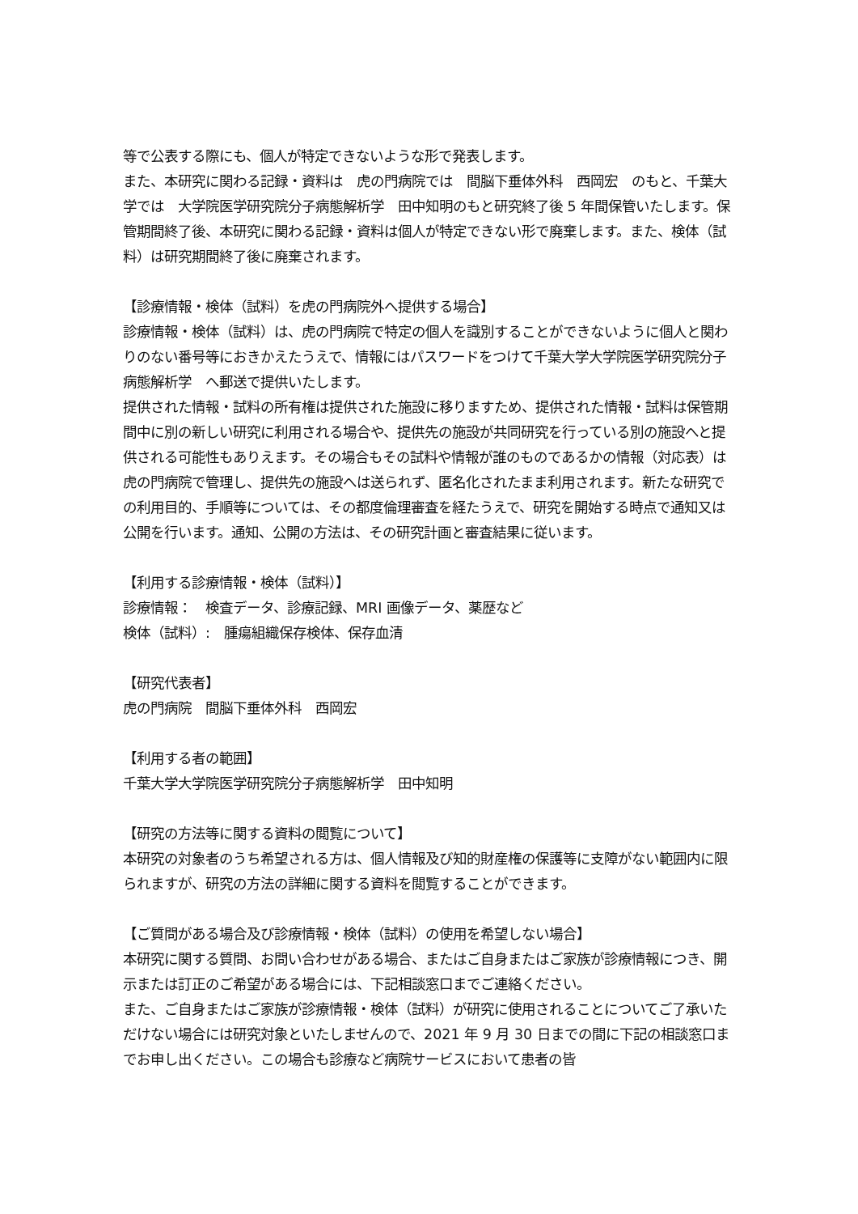等で公表する際にも、個人が特定できないような形で発表します。
また、本研究に関わる記録・資料は　虎の門病院では　間脳下垂体外科　西岡宏　のもと、千葉大学では　大学院医学研究院分子病態解析学　田中知明のもと研究終了後 5 年間保管いたします。保管期間終了後、本研究に関わる記録・資料は個人が特定できない形で廃棄します。また、検体（試料）は研究期間終了後に廃棄されます。
【診療情報・検体（試料）を虎の門病院外へ提供する場合】
診療情報・検体（試料）は、虎の門病院で特定の個人を識別することができないように個人と関わりのない番号等におきかえたうえで、情報にはパスワードをつけて千葉大学大学院医学研究院分子病態解析学　へ郵送で提供いたします。
提供された情報・試料の所有権は提供された施設に移りますため、提供された情報・試料は保管期間中に別の新しい研究に利用される場合や、提供先の施設が共同研究を行っている別の施設へと提供される可能性もありえます。その場合もその試料や情報が誰のものであるかの情報（対応表）は虎の門病院で管理し、提供先の施設へは送られず、匿名化されたまま利用されます。新たな研究での利用目的、手順等については、その都度倫理審査を経たうえで、研究を開始する時点で通知又は公開を行います。通知、公開の方法は、その研究計画と審査結果に従います。
【利用する診療情報・検体（試料）】
診療情報：　検査データ、診療記録、MRI 画像データ、薬歴など
検体（試料）:　腫瘍組織保存検体、保存血清
【研究代表者】
虎の門病院　間脳下垂体外科　西岡宏
【利用する者の範囲】
千葉大学大学院医学研究院分子病態解析学　田中知明
【研究の方法等に関する資料の閲覧について】
本研究の対象者のうち希望される方は、個人情報及び知的財産権の保護等に支障がない範囲内に限られますが、研究の方法の詳細に関する資料を閲覧することができます。
【ご質問がある場合及び診療情報・検体（試料）の使用を希望しない場合】
本研究に関する質問、お問い合わせがある場合、またはご自身またはご家族が診療情報につき、開示または訂正のご希望がある場合には、下記相談窓口までご連絡ください。
また、ご自身またはご家族が診療情報・検体（試料）が研究に使用されることについてご了承いただけない場合には研究対象といたしませんので、2021 年 9 月 30 日までの間に下記の相談窓口までお申し出ください。この場合も診療など病院サービスにおいて患者の皆